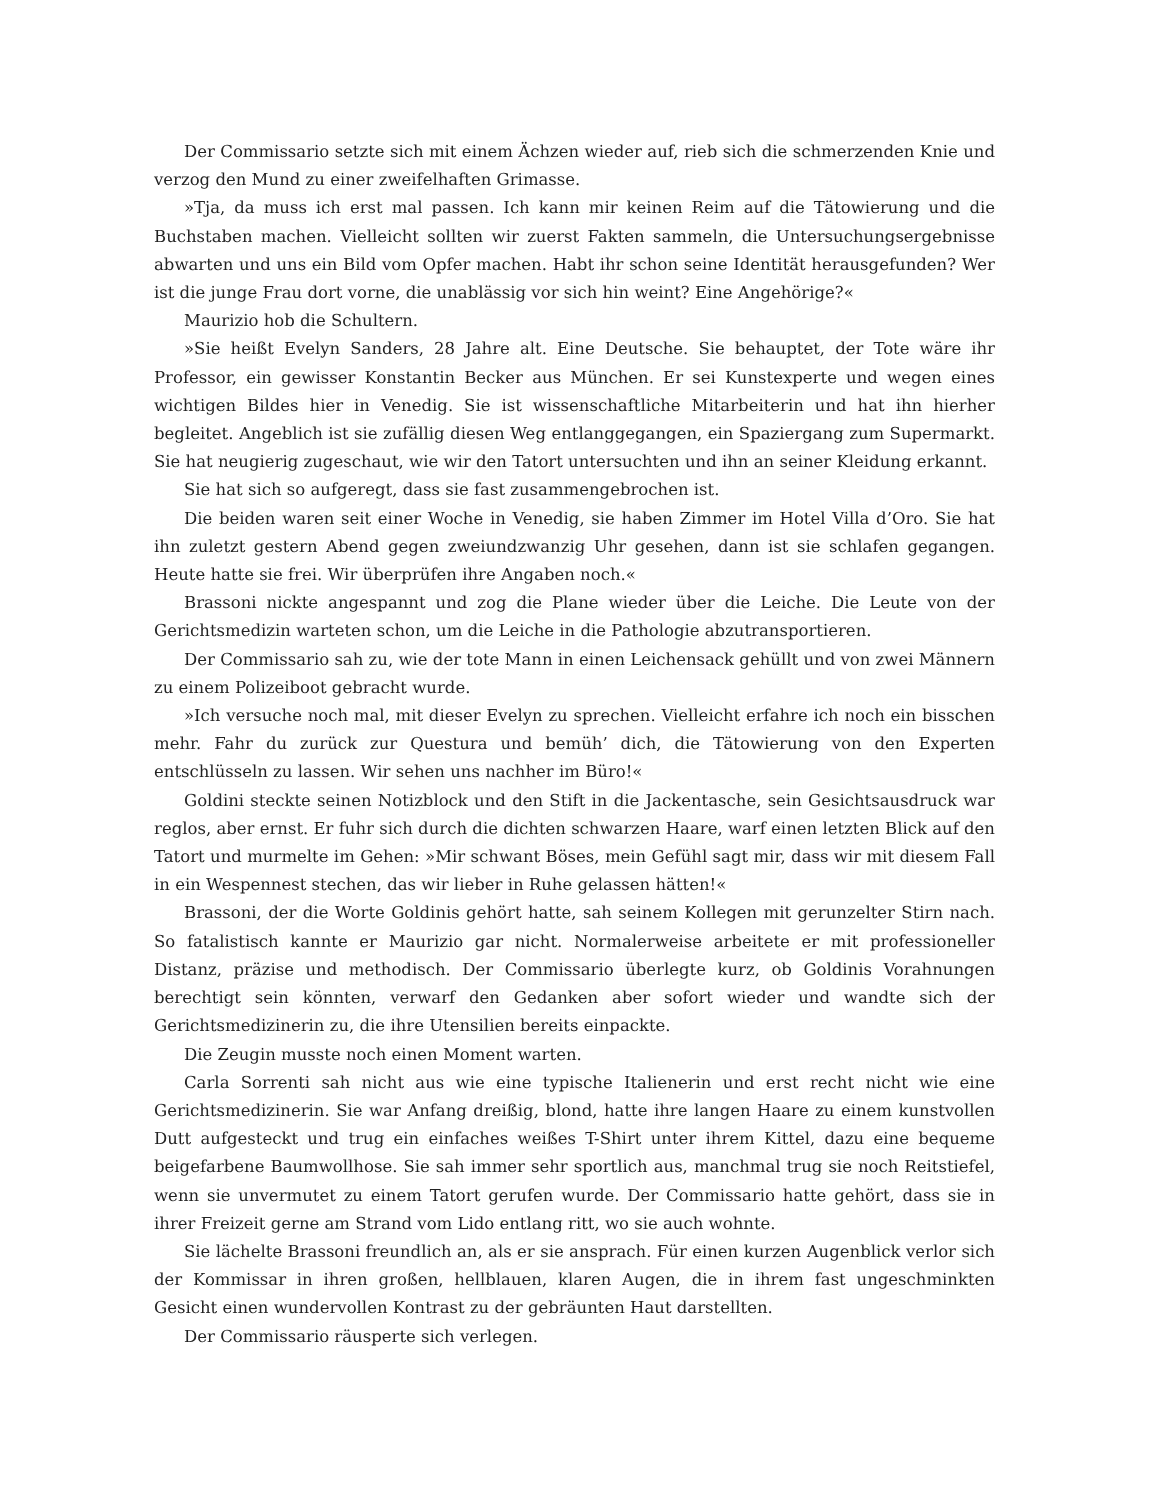Der Commissario setzte sich mit einem Ächzen wieder auf, rieb sich die schmerzenden Knie und verzog den Mund zu einer zweifelhaften Grimasse.
»Tja, da muss ich erst mal passen. Ich kann mir keinen Reim auf die Tätowierung und die Buchstaben machen. Vielleicht sollten wir zuerst Fakten sammeln, die Untersuchungsergebnisse abwarten und uns ein Bild vom Opfer machen. Habt ihr schon seine Identität herausgefunden? Wer ist die junge Frau dort vorne, die unablässig vor sich hin weint? Eine Angehörige?«
Maurizio hob die Schultern.
»Sie heißt Evelyn Sanders, 28 Jahre alt. Eine Deutsche. Sie behauptet, der Tote wäre ihr Professor, ein gewisser Konstantin Becker aus München. Er sei Kunstexperte und wegen eines wichtigen Bildes hier in Venedig. Sie ist wissenschaftliche Mitarbeiterin und hat ihn hierher begleitet. Angeblich ist sie zufällig diesen Weg entlanggegangen, ein Spaziergang zum Supermarkt. Sie hat neugierig zugeschaut, wie wir den Tatort untersuchten und ihn an seiner Kleidung erkannt.
Sie hat sich so aufgeregt, dass sie fast zusammengebrochen ist.
Die beiden waren seit einer Woche in Venedig, sie haben Zimmer im Hotel Villa d’Oro. Sie hat ihn zuletzt gestern Abend gegen zweiundzwanzig Uhr gesehen, dann ist sie schlafen gegangen. Heute hatte sie frei. Wir überprüfen ihre Angaben noch.«
Brassoni nickte angespannt und zog die Plane wieder über die Leiche. Die Leute von der Gerichtsmedizin warteten schon, um die Leiche in die Pathologie abzutransportieren.
Der Commissario sah zu, wie der tote Mann in einen Leichensack gehüllt und von zwei Männern zu einem Polizeiboot gebracht wurde.
»Ich versuche noch mal, mit dieser Evelyn zu sprechen. Vielleicht erfahre ich noch ein bisschen mehr. Fahr du zurück zur Questura und bemüh’ dich, die Tätowierung von den Experten entschlüsseln zu lassen. Wir sehen uns nachher im Büro!«
Goldini steckte seinen Notizblock und den Stift in die Jackentasche, sein Gesichtsausdruck war reglos, aber ernst. Er fuhr sich durch die dichten schwarzen Haare, warf einen letzten Blick auf den Tatort und murmelte im Gehen: »Mir schwant Böses, mein Gefühl sagt mir, dass wir mit diesem Fall in ein Wespennest stechen, das wir lieber in Ruhe gelassen hätten!«
Brassoni, der die Worte Goldinis gehört hatte, sah seinem Kollegen mit gerunzelter Stirn nach. So fatalistisch kannte er Maurizio gar nicht. Normalerweise arbeitete er mit professioneller Distanz, präzise und methodisch. Der Commissario überlegte kurz, ob Goldinis Vorahnungen berechtigt sein könnten, verwarf den Gedanken aber sofort wieder und wandte sich der Gerichtsmedizinerin zu, die ihre Utensilien bereits einpackte.
Die Zeugin musste noch einen Moment warten.
Carla Sorrenti sah nicht aus wie eine typische Italienerin und erst recht nicht wie eine Gerichtsmedizinerin. Sie war Anfang dreißig, blond, hatte ihre langen Haare zu einem kunstvollen Dutt aufgesteckt und trug ein einfaches weißes T-Shirt unter ihrem Kittel, dazu eine bequeme beigefarbene Baumwollhose. Sie sah immer sehr sportlich aus, manchmal trug sie noch Reitstiefel, wenn sie unvermutet zu einem Tatort gerufen wurde. Der Commissario hatte gehört, dass sie in ihrer Freizeit gerne am Strand vom Lido entlang ritt, wo sie auch wohnte.
Sie lächelte Brassoni freundlich an, als er sie ansprach. Für einen kurzen Augenblick verlor sich der Kommissar in ihren großen, hellblauen, klaren Augen, die in ihrem fast ungeschminkten Gesicht einen wundervollen Kontrast zu der gebräunten Haut darstellten.
Der Commissario räusperte sich verlegen.